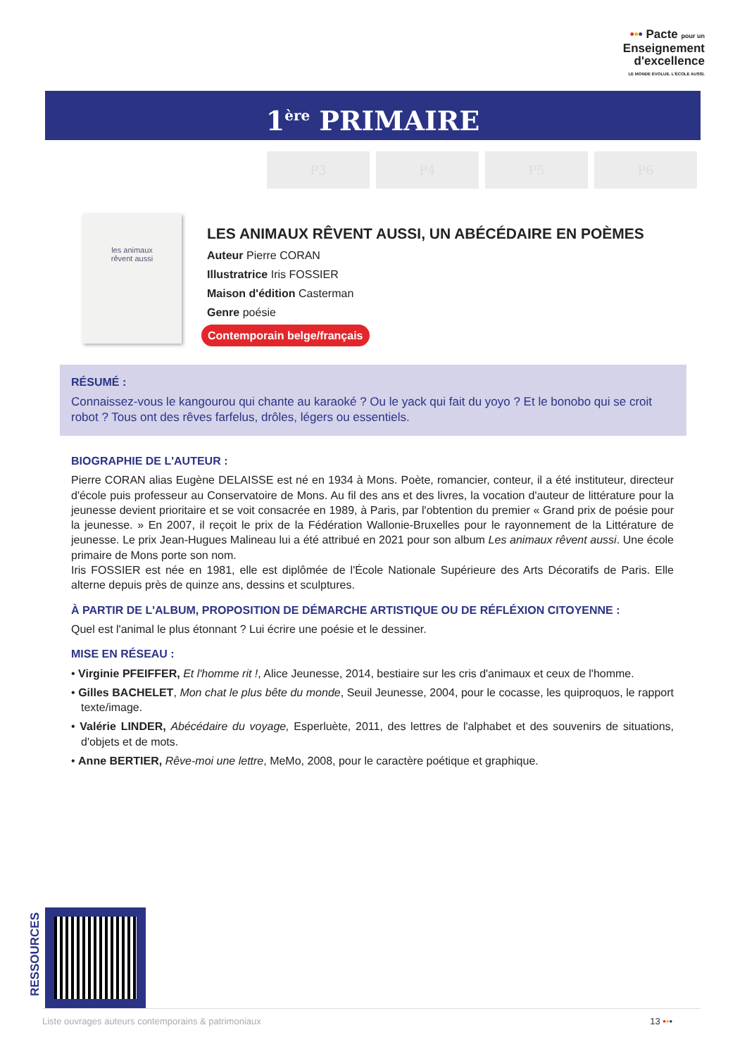••• Pacte pour un
Enseignement
d'excellence
LE MONDE ÉVOLUE. L'ÉCOLE AUSSI.
1<sup>ère</sup> PRIMAIRE
P3 P4 P5 P6
les animaux
rêvent aussi
LES ANIMAUX RÊVENT AUSSI, UN ABÉCÉDAIRE EN POÈMES
Auteur Pierre CORAN
Illustratrice Iris FOSSIER
Maison d'édition Casterman
Genre poésie
Contemporain belge/français
RÉSUMÉ :
Connaissez-vous le kangourou qui chante au karaoké ? Ou le yack qui fait du yoyo ? Et le bonobo qui se croit robot ? Tous ont des rêves farfelus, drôles, légers ou essentiels.
BIOGRAPHIE DE L'AUTEUR :
Pierre CORAN alias Eugène DELAISSE est né en 1934 à Mons. Poète, romancier, conteur, il a été instituteur, directeur d'école puis professeur au Conservatoire de Mons. Au fil des ans et des livres, la vocation d'auteur de littérature pour la jeunesse devient prioritaire et se voit consacrée en 1989, à Paris, par l'obtention du premier « Grand prix de poésie pour la jeunesse. » En 2007, il reçoit le prix de la Fédération Wallonie-Bruxelles pour le rayonnement de la Littérature de jeunesse. Le prix Jean-Hugues Malineau lui a été attribué en 2021 pour son album Les animaux rêvent aussi. Une école primaire de Mons porte son nom.
Iris FOSSIER est née en 1981, elle est diplômée de l'École Nationale Supérieure des Arts Décoratifs de Paris. Elle alterne depuis près de quinze ans, dessins et sculptures.
À PARTIR DE L'ALBUM, PROPOSITION DE DÉMARCHE ARTISTIQUE OU DE RÉFLÉXION CITOYENNE :
Quel est l'animal le plus étonnant ? Lui écrire une poésie et le dessiner.
MISE EN RÉSEAU :
• Virginie PFEIFFER, Et l'homme rit !, Alice Jeunesse, 2014, bestiaire sur les cris d'animaux et ceux de l'homme.
• Gilles BACHELET, Mon chat le plus bête du monde, Seuil Jeunesse, 2004, pour le cocasse, les quiproquos, le rapport texte/image.
• Valérie LINDER, Abécédaire du voyage, Esperluète, 2011, des lettres de l'alphabet et des souvenirs de situations, d'objets et de mots.
• Anne BERTIER, Rêve-moi une lettre, MeMo, 2008, pour le caractère poétique et graphique.
RESSOURCES
Liste ouvrages auteurs contemporains & patrimoniaux 13 •••